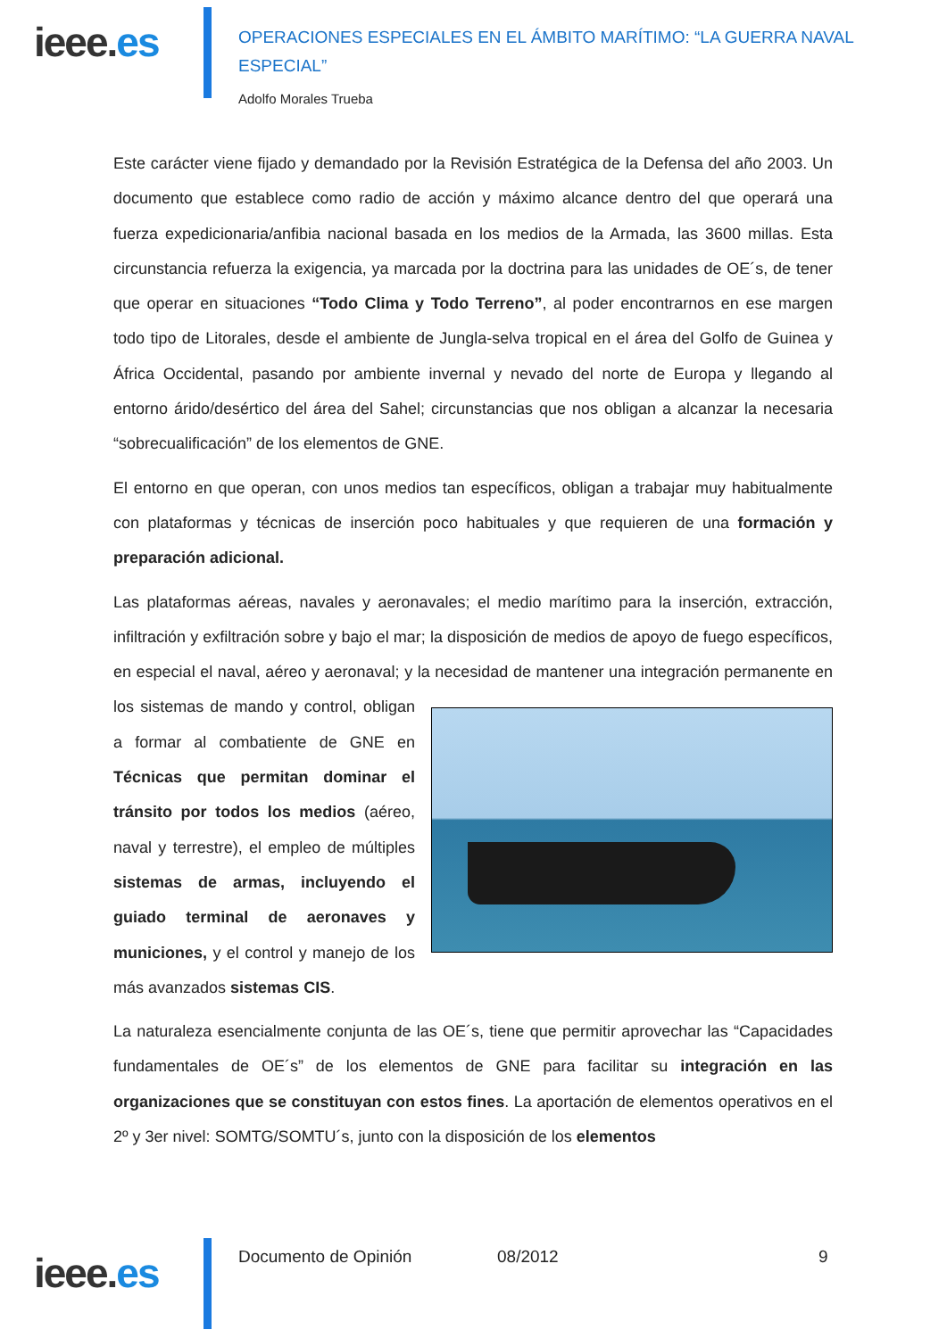ieee.es
OPERACIONES ESPECIALES EN EL ÁMBITO MARÍTIMO: “LA GUERRA NAVAL ESPECIAL”
Adolfo Morales Trueba
Este carácter viene fijado y demandado por la Revisión Estratégica de la Defensa del año 2003. Un documento que establece como radio de acción y máximo alcance dentro del que operará una fuerza expedicionaria/anfibia nacional basada en los medios de la Armada, las 3600 millas. Esta circunstancia refuerza la exigencia, ya marcada por la doctrina para las unidades de OE´s, de tener que operar en situaciones “Todo Clima y Todo Terreno”, al poder encontrarnos en ese margen todo tipo de Litorales, desde el ambiente de Jungla-selva tropical en el área del Golfo de Guinea y África Occidental, pasando por ambiente invernal y nevado del norte de Europa y llegando al entorno árido/desértico del área del Sahel; circunstancias que nos obligan a alcanzar la necesaria “sobrecualificación” de los elementos de GNE.
El entorno en que operan, con unos medios tan específicos, obligan a trabajar muy habitualmente con plataformas y técnicas de inserción poco habituales y que requieren de una formación y preparación adicional.
Las plataformas aéreas, navales y aeronavales; el medio marítimo para la inserción, extracción, infiltración y exfiltración sobre y bajo el mar; la disposición de medios de apoyo de fuego específicos, en especial el naval, aéreo y aeronaval; y la necesidad de mantener una integración permanente en los sistemas de mando y control, obligan a formar al combatiente de GNE en Técnicas que permitan dominar el tránsito por todos los medios (aéreo, naval y terrestre), el empleo de múltiples sistemas de armas, incluyendo el guiado terminal de aeronaves y municiones, y el control y manejo de los más avanzados sistemas CIS.
La naturaleza esencialmente conjunta de las OE´s, tiene que permitir aprovechar las “Capacidades fundamentales de OE´s” de los elementos de GNE para facilitar su integración en las organizaciones que se constituyan con estos fines. La aportación de elementos operativos en el 2º y 3er nivel: SOMTG/SOMTU´s, junto con la disposición de los elementos
ieee.es
Documento de Opinión 08/2012 9